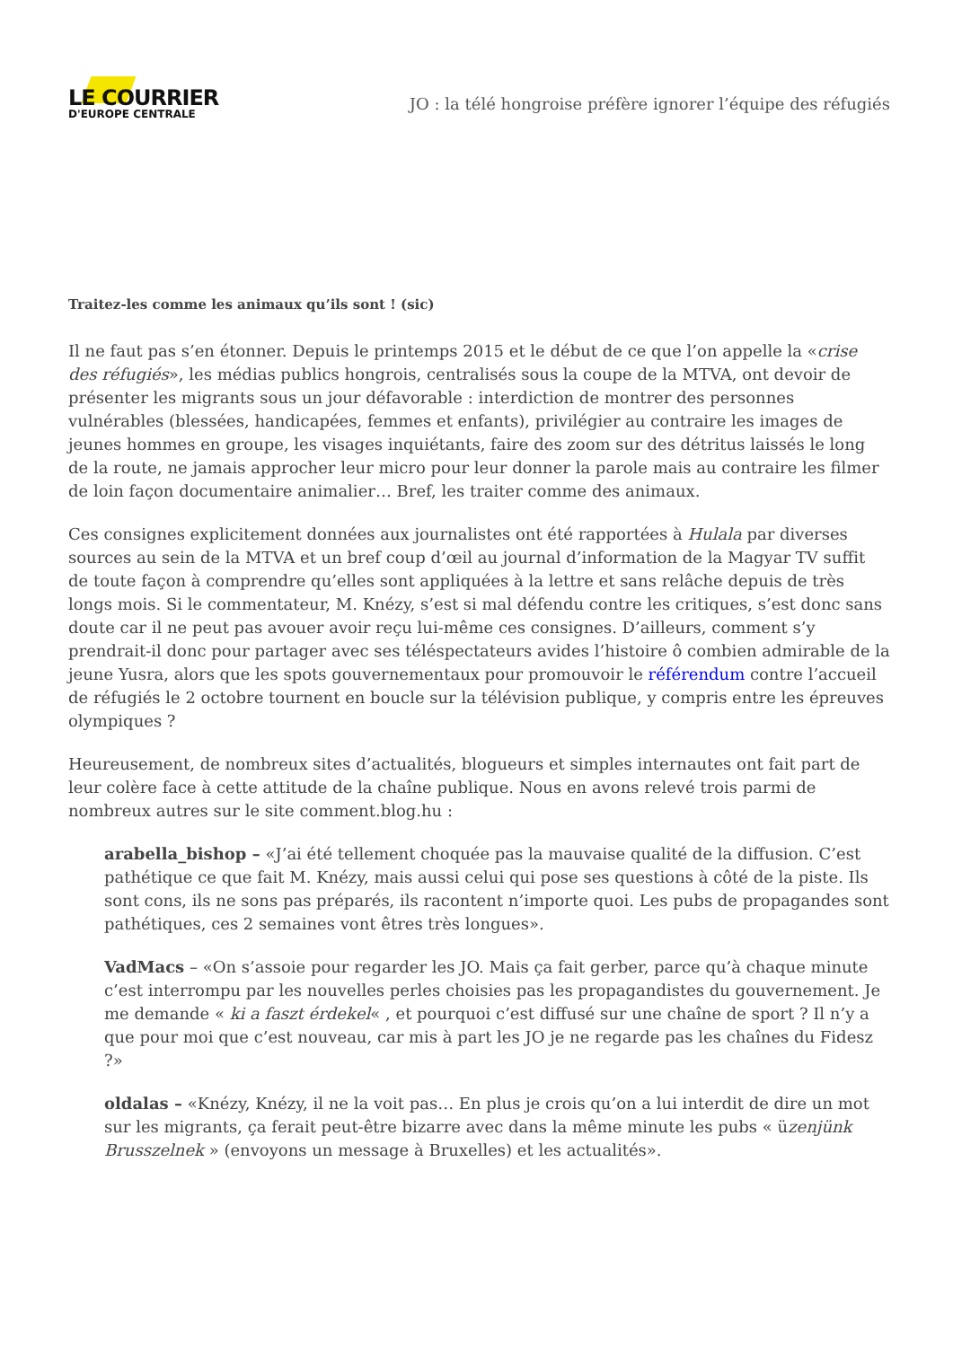LE COURRIER
D'EUROPE CENTRALE
JO : la télé hongroise préfère ignorer l’équipe des réfugiés
Traitez-les comme les animaux qu’ils sont ! (sic)
Il ne faut pas s’en étonner. Depuis le printemps 2015 et le début de ce que l’on appelle la «crise des réfugiés», les médias publics hongrois, centralisés sous la coupe de la MTVA, ont devoir de présenter les migrants sous un jour défavorable : interdiction de montrer des personnes vulnérables (blessées, handicapées, femmes et enfants), privilégier au contraire les images de jeunes hommes en groupe, les visages inquiétants, faire des zoom sur des détritus laissés le long de la route, ne jamais approcher leur micro pour leur donner la parole mais au contraire les filmer de loin façon documentaire animalier… Bref, les traiter comme des animaux.
Ces consignes explicitement données aux journalistes ont été rapportées à Hulala par diverses sources au sein de la MTVA et un bref coup d’œil au journal d’information de la Magyar TV suffit de toute façon à comprendre qu’elles sont appliquées à la lettre et sans relâche depuis de très longs mois. Si le commentateur, M. Knézy, s’est si mal défendu contre les critiques, s’est donc sans doute car il ne peut pas avouer avoir reçu lui-même ces consignes. D’ailleurs, comment s’y prendrait-il donc pour partager avec ses téléspectateurs avides l’histoire ô combien admirable de la jeune Yusra, alors que les spots gouvernementaux pour promouvoir le référendum contre l’accueil de réfugiés le 2 octobre tournent en boucle sur la télévision publique, y compris entre les épreuves olympiques ?
Heureusement, de nombreux sites d’actualités, blogueurs et simples internautes ont fait part de leur colère face à cette attitude de la chaîne publique. Nous en avons relevé trois parmi de nombreux autres sur le site comment.blog.hu :
arabella_bishop – «J’ai été tellement choquée pas la mauvaise qualité de la diffusion. C’est pathétique ce que fait M. Knézy, mais aussi celui qui pose ses questions à côté de la piste. Ils sont cons, ils ne sons pas préparés, ils racontent n’importe quoi. Les pubs de propagandes sont pathétiques, ces 2 semaines vont êtres très longues».
VadMacs – «On s’assoie pour regarder les JO. Mais ça fait gerber, parce qu’à chaque minute c’est interrompu par les nouvelles perles choisies pas les propagandistes du gouvernement. Je me demande « ki a faszt érdekel« , et pourquoi c’est diffusé sur une chaîne de sport ? Il n’y a que pour moi que c’est nouveau, car mis à part les JO je ne regarde pas les chaînes du Fidesz ?»
oldalas – «Knézy, Knézy, il ne la voit pas… En plus je crois qu’on a lui interdit de dire un mot sur les migrants, ça ferait peut-être bizarre avec dans la même minute les pubs « üzenjünk Brusszelnek » (envoyons un message à Bruxelles) et les actualités».